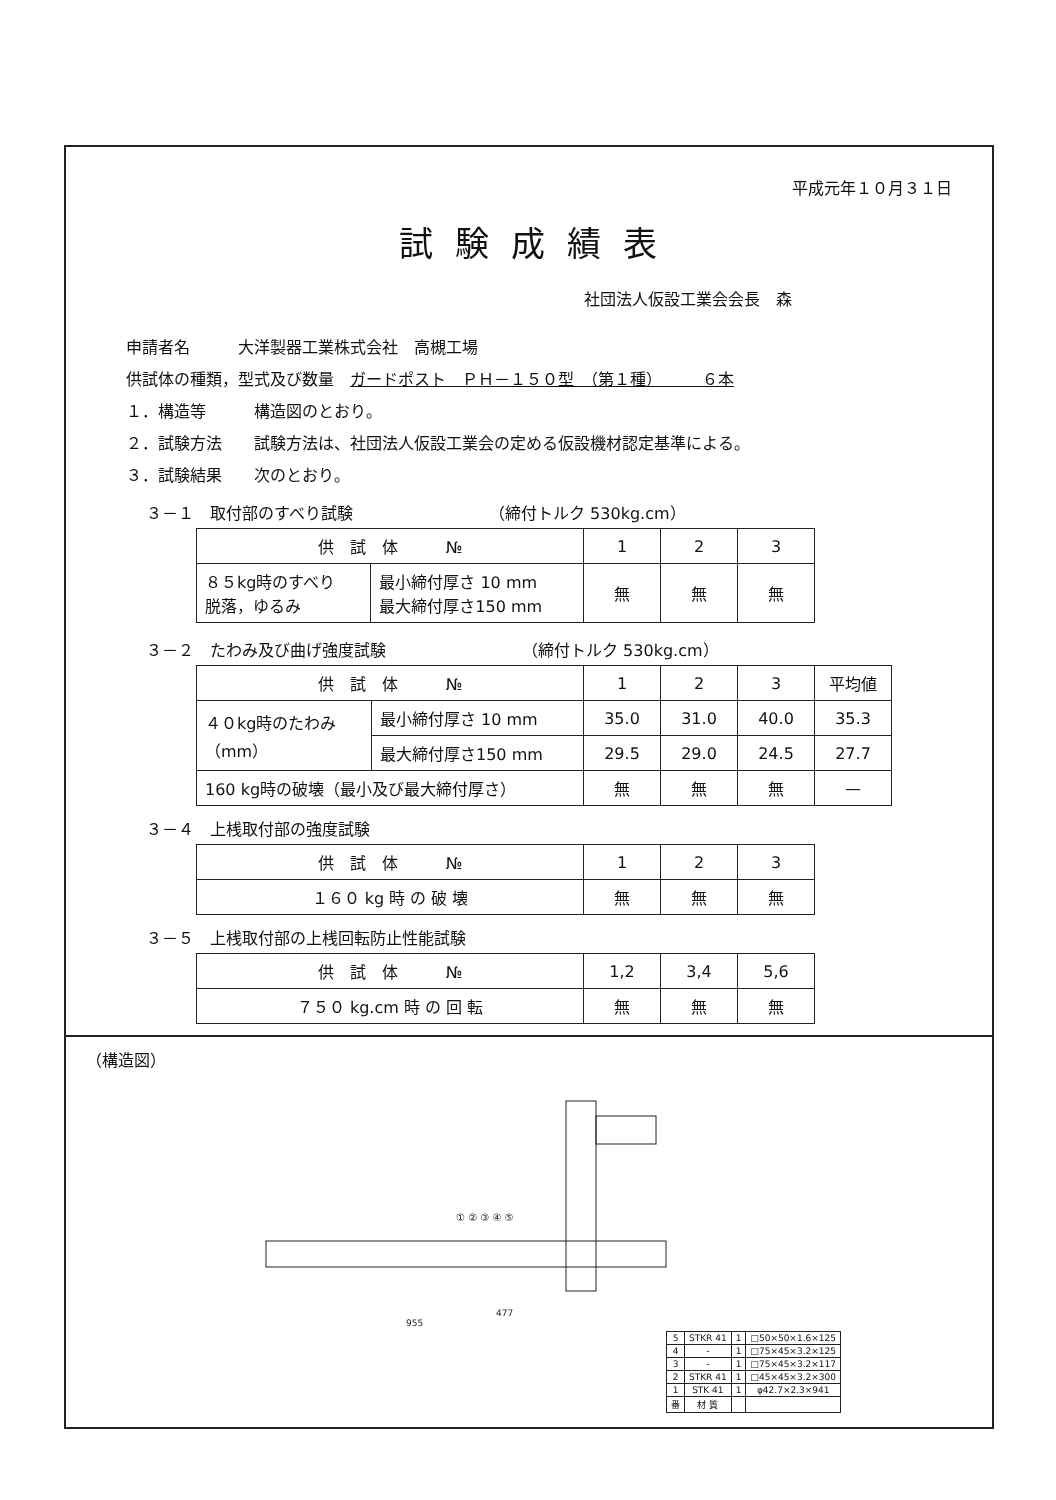平成元年１０月３１日
試験成績表
社団法人仮設工業会会長　森
申請者名　　　大洋製器工業株式会社　高槻工場
供試体の種類，型式及び数量　ガードポスト　ＰＨ－１５０型　（第１種）　　　６本
１．構造等　　　構造図のとおり。
２．試験方法　　試験方法は、社団法人仮設工業会の定める仮設機材認定基準による。
３．試験結果　　次のとおり。
３－１　取付部のすべり試験　　　　　　　　　（締付トルク 530kg.cm）
| 供 試 体 № | | 1 | 2 | 3 |
| ８５kg時のすべり 脱落，ゆるみ | 最小締付厚さ 10 mm 最大締付厚さ150 mm | 無 | 無 | 無 |
３－２　たわみ及び曲げ強度試験　　　　　　　　　（締付トルク 530kg.cm）
| 供 試 体 № | | 1 | 2 | 3 | 平均値 |
| ４０kg時のたわみ （mm） | 最小締付厚さ 10 mm | 35.0 | 31.0 | 40.0 | 35.3 |
| | 最大締付厚さ150 mm | 29.5 | 29.0 | 24.5 | 27.7 |
| 160 kg時の破壊（最小及び最大締付厚さ） | | 無 | 無 | 無 | — |
３－４　上桟取付部の強度試験
| 供 試 体 № | 1 | 2 | 3 |
| １６０ kg 時 の 破 壊 | 無 | 無 | 無 |
３－５　上桟取付部の上桟回転防止性能試験
| 供 試 体 № | 1,2 | 3,4 | 5,6 |
| ７５０ kg.cm 時 の 回 転 | 無 | 無 | 無 |
（構造図）
477
955
① ② ③ ④ ⑤
| 5 | STKR 41 | 1 | □50×50×1.6×125 |
| 4 | - | 1 | □75×45×3.2×125 |
| 3 | - | 1 | □75×45×3.2×117 |
| 2 | STKR 41 | 1 | □45×45×3.2×300 |
| 1 | STK 41 | 1 | φ42.7×2.3×941 |
| 番 | 材 質 | | |